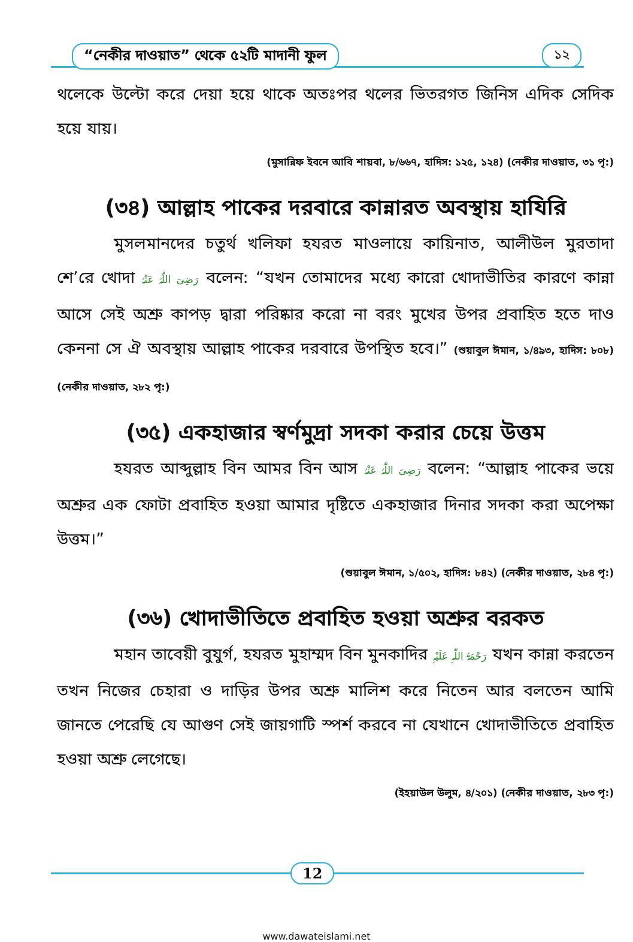“নেকীর দাওয়াত” থেকে ৫২টি মাদানী ফুল
১২
থলেকে উল্টো করে দেয়া হয়ে থাকে অতঃপর থলের ভিতরগত জিনিস এদিক সেদিক হয়ে যায়।
(মুসান্নিফ ইবনে আবি শায়বা, ৮/৬৬৭, হাদিস: ১২৫, ১২৪) (নেকীর দাওয়াত, ৩১ পৃ:)
(৩৪) আল্লাহ পাকের দরবারে কান্নারত অবস্থায় হাযিরি
মুসলমানদের চতুর্থ খলিফা হযরত মাওলায়ে কায়িনাত, আলীউল মুরতাদা শে’রে খোদা رَضِیَ اللّٰہُ عَنْہُ বলেন: “যখন তোমাদের মধ্যে কারো খোদাভীতির কারণে কান্না আসে সেই অশ্রু কাপড় দ্বারা পরিষ্কার করো না বরং মুখের উপর প্রবাহিত হতে দাও কেননা সে ঐ অবস্থায় আল্লাহ পাকের দরবারে উপস্থিত হবে।” (শুয়াবুল ঈমান, ১/৪৯৩, হাদিস: ৮০৮) (নেকীর দাওয়াত, ২৮২ পৃ:)
(৩৫) একহাজার স্বর্ণমুদ্রা সদকা করার চেয়ে উত্তম
হযরত আব্দুল্লাহ বিন আমর বিন আস رَضِیَ اللّٰہُ عَنْہُ বলেন: “আল্লাহ পাকের ভয়ে অশ্রুর এক ফোটা প্রবাহিত হওয়া আমার দৃষ্টিতে একহাজার দিনার সদকা করা অপেক্ষা উত্তম।”
(শুয়াবুল ঈমান, ১/৫০২, হাদিস: ৮৪২) (নেকীর দাওয়াত, ২৮৪ পৃ:)
(৩৬) খোদাভীতিতে প্রবাহিত হওয়া অশ্রুর বরকত
মহান তাবেয়ী বুযুর্গ, হযরত মুহাম্মদ বিন মুনকাদির رَحْمَۃُ اللّٰہِ عَلَیْہِ যখন কান্না করতেন তখন নিজের চেহারা ও দাড়ির উপর অশ্রু মালিশ করে নিতেন আর বলতেন আমি জানতে পেরেছি যে আগুণ সেই জায়গাটি স্পর্শ করবে না যেখানে খোদাভীতিতে প্রবাহিত হওয়া অশ্রু লেগেছে।
(ইহয়াউল উলুম, ৪/২০১) (নেকীর দাওয়াত, ২৮৩ পৃ:)
12
www.dawateislami.net